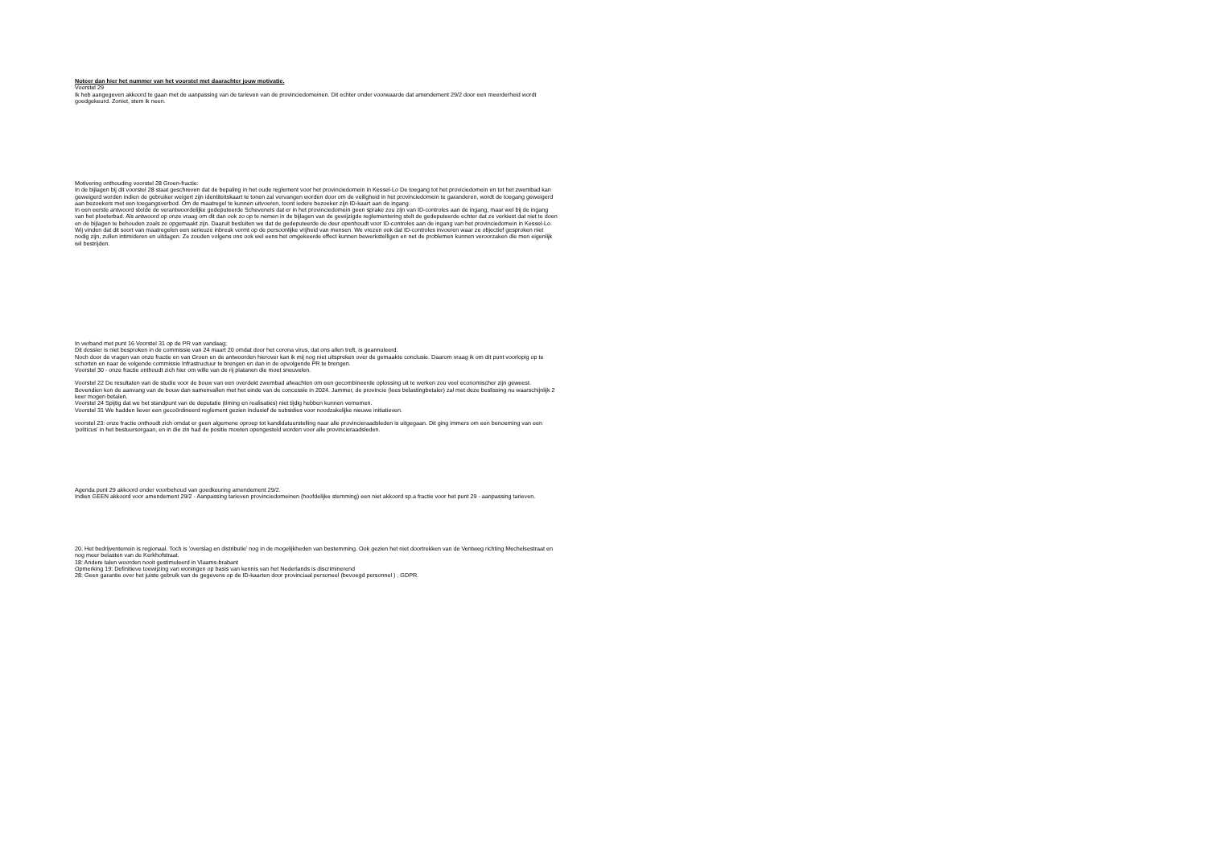Noteer dan hier het nummer van het voorstel met daarachter jouw motivatie.
Voorstel 29
Ik heb aangegeven akkoord te gaan met de aanpassing van de tarieven van de provinciedomeinen. Dit echter onder voorwaarde dat amendement 29/2 door een meerderheid wordt goedgekeurd. Zoniet, stem ik neen.
Motivering onthouding voorstel 28 Groen-fractie:
In de bijlagen bij dit voorstel 28 staat geschreven dat de bepaling in het oude reglement voor het provinciedomein in Kessel-Lo De toegang tot het proviciedomein en tot het zwembad kan geweigerd worden indien de gebruiker weigert zijn identiteitskaart te tonen zal vervangen worden door om de veiligheid in het provinciedomein te garanderen, wordt de toegang geweigerd aan bezoekers met een toegangsverbod. Om de maatregel te kunnen uitvoeren, toont iedere bezoeker zijn ID-kaart aan de ingang.
In een eerste antwoord stelde de verantwoordelijke gedeputeerde Schevenels dat er in het provinciedomein geen sprake zou zijn van ID-controles aan de ingang, maar wel bij de ingang van het ploeterbad. Als antwoord op onze vraag om dit dan ook zo op te nemen in de bijlagen van de gewijzigde reglementering stelt de gedeputeerde echter dat ze verkiest dat niet te doen en de bijlagen te behouden zoals ze opgemaakt zijn. Daaruit besluiten we dat de gedeputeerde de deur openhoudt voor ID-controles aan de ingang van het provinciedomein in Kessel-Lo. Wij vinden dat dit soort van maatregelen een serieuze inbreuk vormt op de persoonlijke vrijheid van mensen. We vrezen ook dat ID-controles invoeren waar ze objectief gesproken niet nodig zijn, zullen intimideren en uitdagen. Ze zouden volgens ons ook wel eens het omgekeerde effect kunnen bewerkstelligen en net de problemen kunnen veroorzaken die men eigenlijk wil bestrijden.
In verband met punt 16 Voorstel 31 op de PR van vandaag;
Dit dossier is niet besproken in de commissie van 24 maart 20 omdat door het corona virus, dat ons allen treft, is geannuleerd.
Noch door de vragen van onze fractie en van Groen en de antwoorden hierover kan ik mij nog niet uitspreken over de gemaakte conclusie. Daarom vraag ik om dit punt voorlopig op te schorten en naar de volgende commissie Infrastructuur te brengen en dan in de opvolgende PR te brengen.
Voorstel 30 - onze fractie onthoudt zich hier om wille van de rij platanen die moet sneuvelen.
Voorstel 22 De resultaten van de studie voor de bouw van een overdekt zwembad afwachten om een gecombineerde oplossing uit te werken zou veel economischer zijn geweest. Bovendien kon de aanvang van de bouw dan samenvallen met het einde van de concessie in 2024. Jammer, de provincie (lees belastingbetaler) zal met deze beslissing nu waarschijnlijk 2 keer mogen betalen.
Voorstel 24 Spijtig dat we het standpunt van de deputatie (timing en realisaties) niet tijdig hebben kunnen vernemen.
Voorstel 31 We hadden liever een gecoördineerd reglement gezien inclusief de subsidies voor noodzakelijke nieuwe initiatieven.
voorstel 23: onze fractie onthoudt zich omdat er geen algemene oproep tot kandidatuurstelling naar alle provincieraadsleden is uitgegaan. Dit ging immers om een benoeming van een 'politicus' in het bestuursorgaan, en in die zin had de positie moeten opengesteld worden voor alle provincieraadsleden.
Agenda punt 29 akkoord onder voorbehoud van goedkeuring amendement 29/2.
Indien GEEN akkoord voor amendement 29/2 - Aanpassing tarieven provinciedomeinen (hoofdelijke stemming) een niet akkoord sp.a fractie voor het punt 29 - aanpassing tarieven.
20. Het bedrijventerrein is regionaal. Toch is 'overslag en distributie' nog in de mogelijkheden van bestemming. Ook gezien het niet doortrekken van de Ventweg richting Mechelsestraat en nog meer belasten van de Kerkhofstraat.
18: Andere talen woorden nooit gestimuleerd in Vlaams-brabant
Opmerking 19: Definitieve toewijzing van woningen op basis van kennis van het Nederlands is discriminerend
28: Geen garantie over het juiste gebruik van de gegevens op de ID-kaarten door provinciaal personeel (bevoegd personnel ) . GDPR.